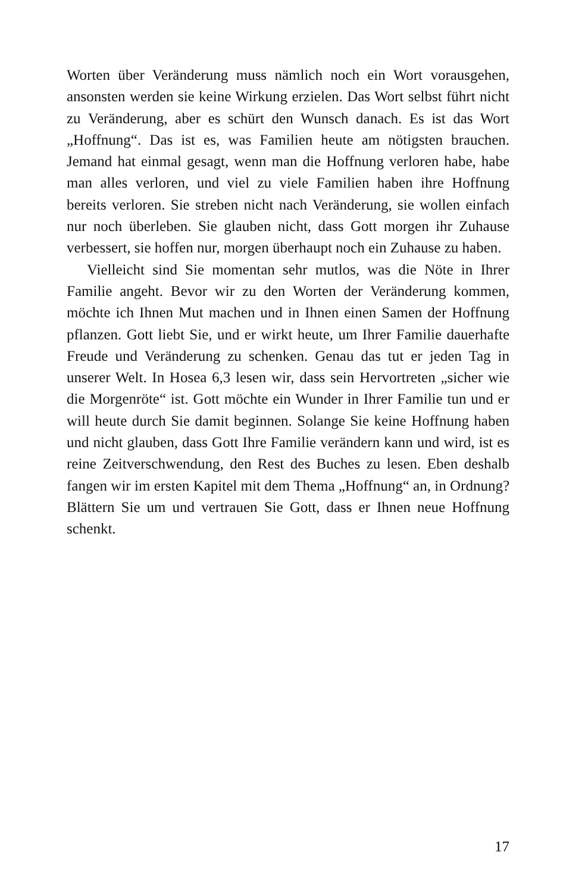Worten über Veränderung muss nämlich noch ein Wort voraus­gehen, ansonsten werden sie keine Wirkung erzielen. Das Wort selbst führt nicht zu Veränderung, aber es schürt den Wunsch da­nach. Es ist das Wort „Hoffnung“. Das ist es, was Familien heu­te am nötigsten brauchen. Jemand hat einmal gesagt, wenn man die Hoffnung verloren habe, habe man alles verloren, und viel zu viele Familien haben ihre Hoffnung bereits verloren. Sie streben nicht nach Veränderung, sie wollen einfach nur noch überleben. Sie glauben nicht, dass Gott morgen ihr Zuhause verbessert, sie hoffen nur, morgen überhaupt noch ein Zuhause zu haben.
Vielleicht sind Sie momentan sehr mutlos, was die Nöte in Ihrer Familie angeht. Bevor wir zu den Worten der Veränderung kom­men, möchte ich Ihnen Mut machen und in Ihnen einen Samen der Hoffnung pflanzen. Gott liebt Sie, und er wirkt heute, um Ihrer Familie dauerhafte Freude und Veränderung zu schenken. Genau das tut er jeden Tag in unserer Welt. In Hosea 6,3 lesen wir, dass sein Hervortreten „sicher wie die Morgenröte“ ist. Gott möchte ein Wunder in Ihrer Familie tun und er will heute durch Sie da­mit beginnen. Solange Sie keine Hoffnung haben und nicht glau­ben, dass Gott Ihre Familie verändern kann und wird, ist es reine Zeitverschwendung, den Rest des Buches zu lesen. Eben deshalb fangen wir im ersten Kapitel mit dem Thema „Hoffnung“ an, in Ordnung? Blättern Sie um und vertrauen Sie Gott, dass er Ihnen neue Hoffnung schenkt.
17